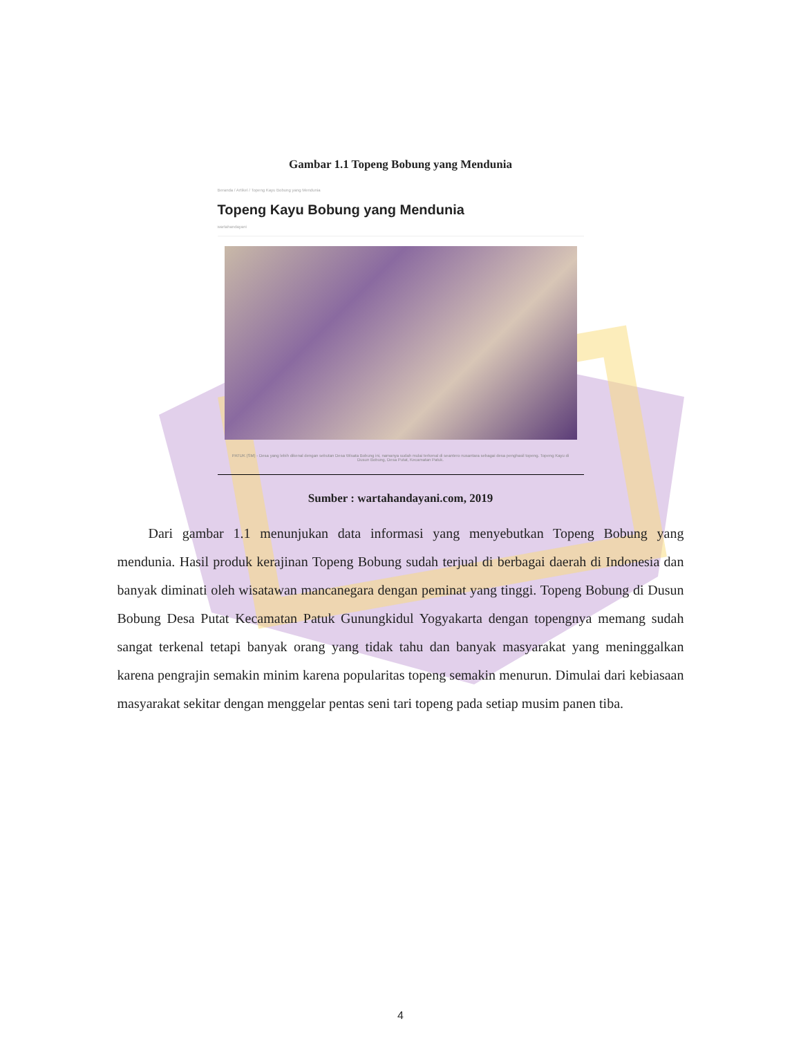Gambar 1.1 Topeng Bobung yang Mendunia
Beranda / Artikel / Topeng Kayu Bobung yang Mendunia
Topeng Kayu Bobung yang Mendunia
wartahandayani
PATUK (SM) - Desa yang lebih dikenal dengan sebutan Desa Wisata Bobung ini, namanya sudah mulai terkenal di seantero nusantara sebagai desa penghasil topeng. Topeng Kayu di Dusun Bobung, Desa Putat, Kecamatan Patuk.
Sumber : wartahandayani.com, 2019
Dari gambar 1.1 menunjukan data informasi yang menyebutkan Topeng Bobung yang mendunia. Hasil produk kerajinan Topeng Bobung sudah terjual di berbagai daerah di Indonesia dan banyak diminati oleh wisatawan mancanegara dengan peminat yang tinggi. Topeng Bobung di Dusun Bobung Desa Putat Kecamatan Patuk Gunungkidul Yogyakarta dengan topengnya memang sudah sangat terkenal tetapi banyak orang yang tidak tahu dan banyak masyarakat yang meninggalkan karena pengrajin semakin minim karena popularitas topeng semakin menurun. Dimulai dari kebiasaan masyarakat sekitar dengan menggelar pentas seni tari topeng pada setiap musim panen tiba.
4